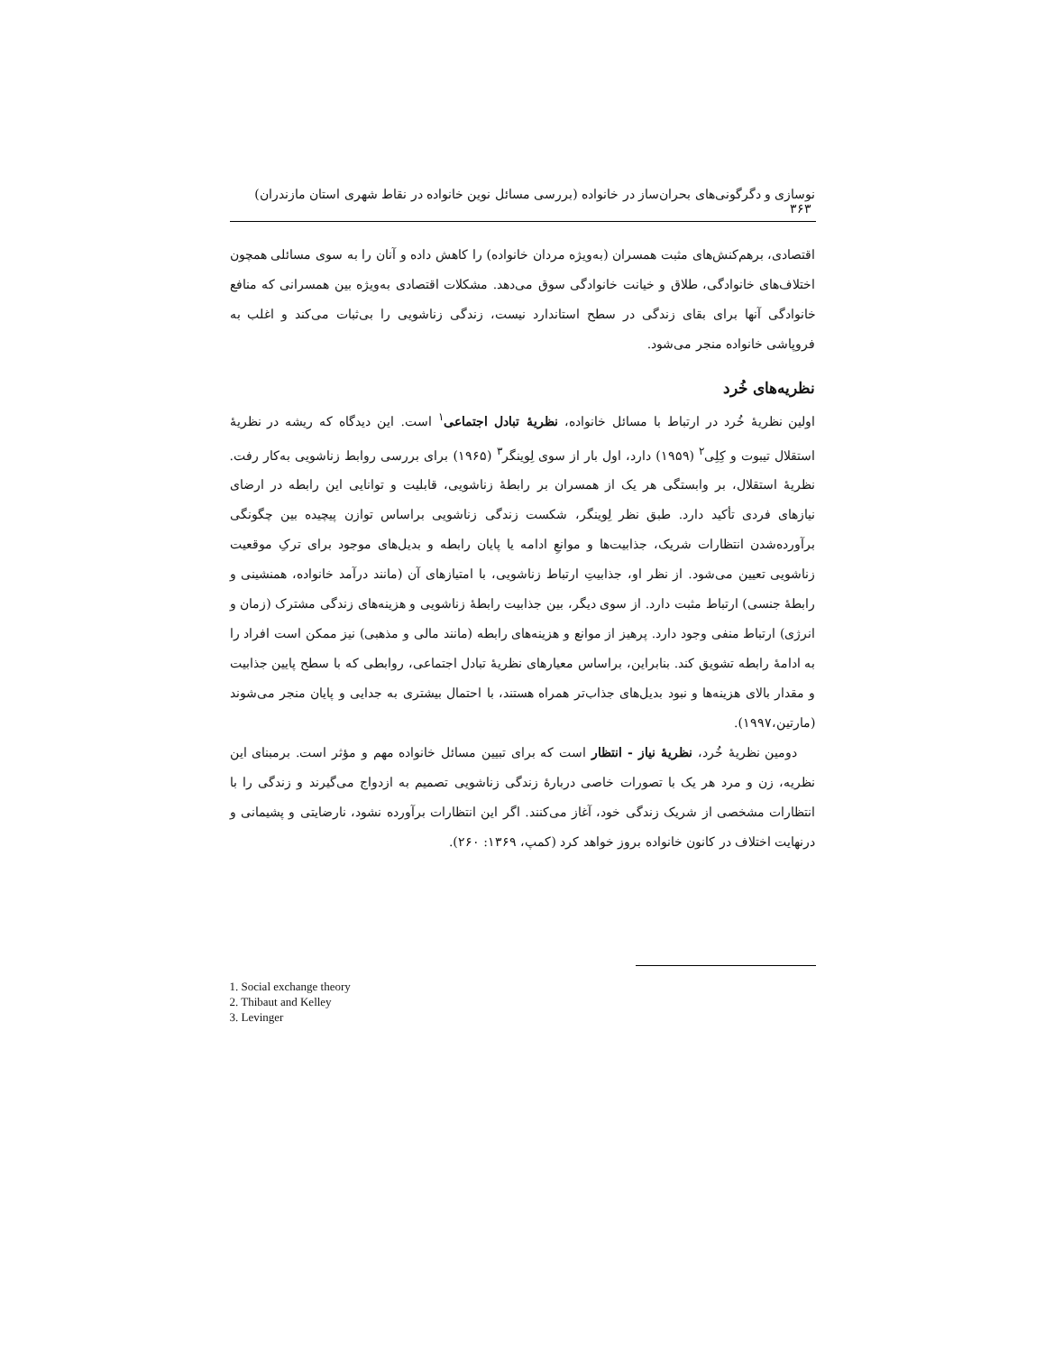نوسازی و دگرگونی‌های بحران‌ساز در خانواده (بررسی مسائل نوین خانواده در نقاط شهری استان مازندران) ۳۶۳
اقتصادی، برهم‌کنش‌های مثبت همسران (به‌ویژه مردان خانواده) را کاهش داده و آنان را به سوی مسائلی همچون اختلاف‌های خانوادگی، طلاق و خیانت خانوادگی سوق می‌دهد. مشکلات اقتصادی به‌ویژه بین همسرانی که منافع خانوادگی آنها برای بقای زندگی در سطح استاندارد نیست، زندگی زناشویی را بی‌ثبات می‌کند و اغلب به فروپاشی خانواده منجر می‌شود.
نظریه‌های خُرد
اولین نظریهٔ خُرد در ارتباط با مسائل خانواده، نظریهٔ تبادل اجتماعی<sup>۱</sup> است. این دیدگاه که ریشه در نظریهٔ استقلال تیبوت و کِلِی<sup>۲</sup> (۱۹۵۹) دارد، اول بار از سوی لِوینگر<sup>۳</sup> (۱۹۶۵) برای بررسی روابط زناشویی به‌کار رفت. نظریهٔ استقلال، بر وابستگی هر یک از همسران بر رابطهٔ زناشویی، قابلیت و توانایی این رابطه در ارضای نیازهای فردی تأکید دارد. طبق نظر لِوینگر، شکست زندگی زناشویی براساس توازن پیچیده بین چگونگی برآورده‌شدن انتظارات شریک، جذابیت‌ها و موانعِ ادامه یا پایان رابطه و بدیل‌های موجود برای ترکِ موقعیت زناشویی تعیین می‌شود. از نظر او، جذابیتِ ارتباط زناشویی، با امتیازهای آن (مانند درآمد خانواده، همنشینی و رابطهٔ جنسی) ارتباط مثبت دارد. از سوی دیگر، بین جذابیت رابطهٔ زناشویی و هزینه‌های زندگی مشترک (زمان و انرژی) ارتباط منفی وجود دارد. پرهیز از موانع و هزینه‌های رابطه (مانند مالی و مذهبی) نیز ممکن است افراد را به ادامهٔ رابطه تشویق کند. بنابراین، براساس معیارهای نظریهٔ تبادل اجتماعی، روابطی که با سطح پایین جذابیت و مقدار بالای هزینه‌ها و نبود بدیل‌های جذاب‌تر همراه هستند، با احتمال بیشتری به جدایی و پایان منجر می‌شوند (مارتین،۱۹۹۷).
دومین نظریهٔ خُرد، نظریهٔ نیاز - انتظار است که برای تبیین مسائل خانواده مهم و مؤثر است. برمبنای این نظریه، زن و مرد هر یک با تصورات خاصی دربارهٔ زندگی زناشویی تصمیم به ازدواج می‌گیرند و زندگی را با انتظارات مشخصی از شریک زندگی خود، آغاز می‌کنند. اگر این انتظارات برآورده نشود، نارضایتی و پشیمانی و درنهایت اختلاف در کانون خانواده بروز خواهد کرد (کمپ، ۱۳۶۹: ۲۶۰).
1. Social exchange theory
2. Thibaut and Kelley
3. Levinger